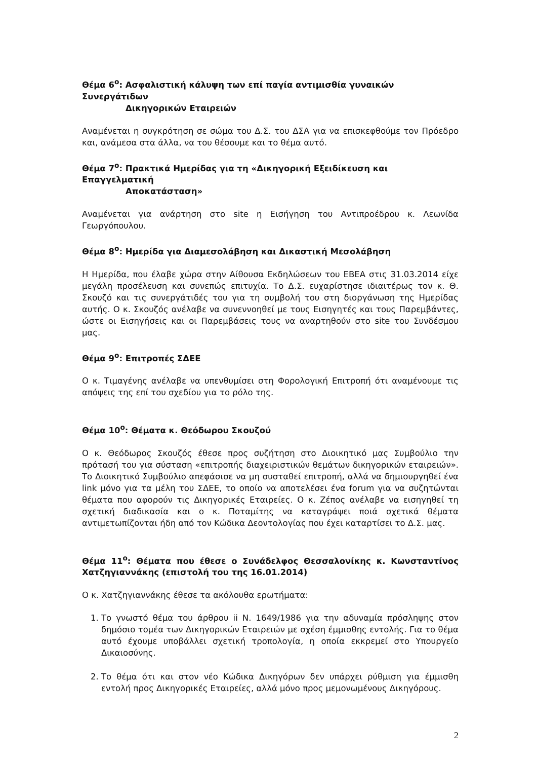Θέμα 6<sup>ο</sup>: Ασφαλιστική κάλυψη των επί παγία αντιμισθία γυναικών Συνεργάτιδων
Δικηγορικών Εταιρειών
Αναμένεται η συγκρότηση σε σώμα του Δ.Σ. του ΔΣΑ για να επισκεφθούμε τον Πρόεδρο και, ανάμεσα στα άλλα, να του θέσουμε και το θέμα αυτό.
Θέμα 7<sup>ο</sup>: Πρακτικά Ημερίδας για τη «Δικηγορική Εξειδίκευση και Επαγγελματική
Αποκατάσταση»
Αναμένεται για ανάρτηση στο site η Εισήγηση του Αντιπροέδρου κ. Λεωνίδα Γεωργόπουλου.
Θέμα 8<sup>ο</sup>: Ημερίδα για Διαμεσολάβηση και Δικαστική Μεσολάβηση
Η Ημερίδα, που έλαβε χώρα στην Αίθουσα Εκδηλώσεων του ΕΒΕΑ στις 31.03.2014 είχε μεγάλη προσέλευση και συνεπώς επιτυχία. Το Δ.Σ. ευχαρίστησε ιδιαιτέρως τον κ. Θ. Σκουζό και τις συνεργάτιδές του για τη συμβολή του στη διοργάνωση της Ημερίδας αυτής. Ο κ. Σκουζός ανέλαβε να συνεννοηθεί με τους Εισηγητές και τους Παρεμβάντες, ώστε οι Εισηγήσεις και οι Παρεμβάσεις τους να αναρτηθούν στο site του Συνδέσμου μας.
Θέμα 9<sup>ο</sup>: Επιτροπές ΣΔΕΕ
Ο κ. Τιμαγένης ανέλαβε να υπενθυμίσει στη Φορολογική Επιτροπή ότι αναμένουμε τις απόψεις της επί του σχεδίου για το ρόλο της.
Θέμα 10<sup>ο</sup>: Θέματα κ. Θεόδωρου Σκουζού
Ο κ. Θεόδωρος Σκουζός έθεσε προς συζήτηση στο Διοικητικό μας Συμβούλιο την πρότασή του για σύσταση «επιτροπής διαχειριστικών θεμάτων δικηγορικών εταιρειών». Το Διοικητικό Συμβούλιο απεφάσισε να μη συσταθεί επιτροπή, αλλά να δημιουργηθεί ένα link μόνο για τα μέλη του ΣΔΕΕ, το οποίο να αποτελέσει ένα forum για να συζητώνται θέματα που αφορούν τις Δικηγορικές Εταιρείες. Ο κ. Ζέπος ανέλαβε να εισηγηθεί τη σχετική διαδικασία και ο κ. Ποταμίτης να καταγράψει ποιά σχετικά θέματα αντιμετωπίζονται ήδη από τον Κώδικα Δεοντολογίας που έχει καταρτίσει το Δ.Σ. μας.
Θέμα 11<sup>ο</sup>: Θέματα που έθεσε ο Συνάδελφος Θεσσαλονίκης κ. Κωνσταντίνος Χατζηγιαννάκης (επιστολή του της 16.01.2014)
Ο κ. Χατζηγιαννάκης έθεσε τα ακόλουθα ερωτήματα:
1. Το γνωστό θέμα του άρθρου ii Ν. 1649/1986 για την αδυναμία πρόσληψης στον δημόσιο τομέα των Δικηγορικών Εταιρειών με σχέση έμμισθης εντολής. Για το θέμα αυτό έχουμε υποβάλλει σχετική τροπολογία, η οποία εκκρεμεί στο Υπουργείο Δικαιοσύνης.
2. Το θέμα ότι και στον νέο Κώδικα Δικηγόρων δεν υπάρχει ρύθμιση για έμμισθη εντολή προς Δικηγορικές Εταιρείες, αλλά μόνο προς μεμονωμένους Δικηγόρους.
2